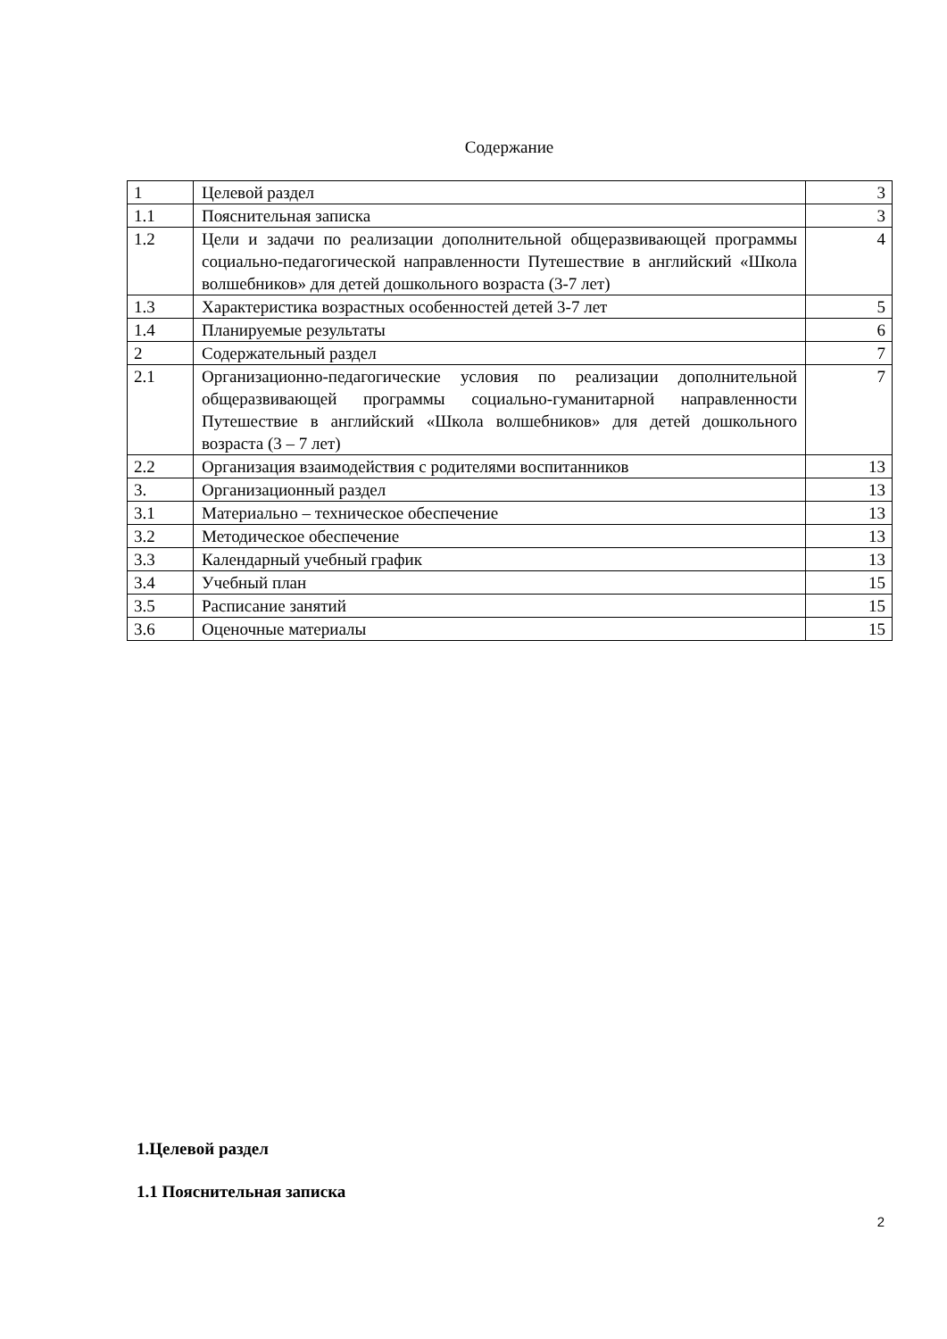Содержание
| 1 | Целевой раздел | 3 |
| 1.1 | Пояснительная записка | 3 |
| 1.2 | Цели и задачи по реализации дополнительной общеразвивающей программы социально-педагогической направленности Путешествие в английский «Школа волшебников» для детей дошкольного возраста (3-7 лет) | 4 |
| 1.3 | Характеристика возрастных особенностей детей 3-7 лет | 5 |
| 1.4 | Планируемые результаты | 6 |
| 2 | Содержательный раздел | 7 |
| 2.1 | Организационно-педагогические условия по реализации дополнительной общеразвивающей программы социально-гуманитарной направленности Путешествие в английский «Школа волшебников» для детей дошкольного возраста (3 – 7 лет) | 7 |
| 2.2 | Организация взаимодействия с родителями воспитанников | 13 |
| 3. | Организационный раздел | 13 |
| 3.1 | Материально – техническое обеспечение | 13 |
| 3.2 | Методическое обеспечение | 13 |
| 3.3 | Календарный учебный график | 13 |
| 3.4 | Учебный план | 15 |
| 3.5 | Расписание занятий | 15 |
| 3.6 | Оценочные материалы | 15 |
1.Целевой раздел
1.1 Пояснительная записка
2